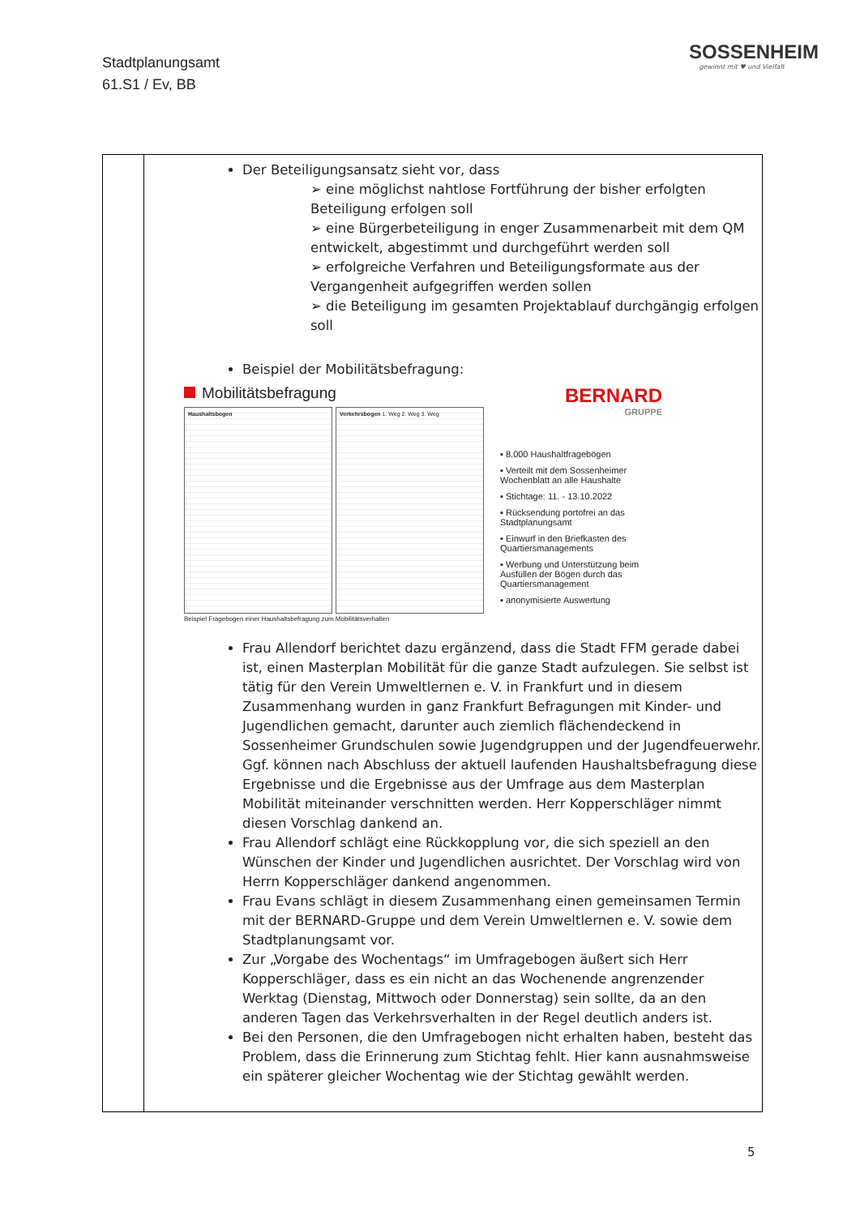Stadtplanungsamt
61.S1 / Ev, BB
SOSSENHEIM
gewinnt mit ♥ und Vielfalt
| | Der Beteiligungsansatz sieht vor, dass ➢ eine möglichst nahtlose Fortführung der bisher erfolgten Beteiligung erfolgen soll ➢ eine Bürgerbeteiligung in enger Zusammenarbeit mit dem QM entwickelt, abgestimmt und durchgeführt werden soll ➢ erfolgreiche Verfahren und Beteiligungsformate aus der Vergangenheit aufgegriffen werden sollen ➢ die Beteiligung im gesamten Projektablauf durchgängig erfolgen soll Beispiel der Mobilitätsbefragung: Mobilitätsbefragung Haushaltsbogen Verkehrsbogen 1. Weg 2. Weg 3. Weg Beispiel Fragebogen einer Haushaltsbefragung zum Mobilitätsverhalten BERNARD GRUPPE ▪ 8.000 Haushaltfragebögen ▪ Verteilt mit dem Sossenheimer Wochenblatt an alle Haushalte ▪ Stichtage: 11. - 13.10.2022 ▪ Rücksendung portofrei an das Stadtplanungsamt ▪ Einwurf in den Briefkasten des Quartiersmanagements ▪ Werbung und Unterstützung beim Ausfüllen der Bögen durch das Quartiersmanagement ▪ anonymisierte Auswertung Frau Allendorf berichtet dazu ergänzend, dass die Stadt FFM gerade dabei ist, einen Masterplan Mobilität für die ganze Stadt aufzulegen. Sie selbst ist tätig für den Verein Umweltlernen e. V. in Frankfurt und in diesem Zusammenhang wurden in ganz Frankfurt Befragungen mit Kinder- und Jugendlichen gemacht, darunter auch ziemlich flächendeckend in Sossenheimer Grundschulen sowie Jugendgruppen und der Jugendfeuerwehr. Ggf. können nach Abschluss der aktuell laufenden Haushaltsbefragung diese Ergebnisse und die Ergebnisse aus der Umfrage aus dem Masterplan Mobilität miteinander verschnitten werden. Herr Kopperschläger nimmt diesen Vorschlag dankend an. Frau Allendorf schlägt eine Rückkopplung vor, die sich speziell an den Wünschen der Kinder und Jugendlichen ausrichtet. Der Vorschlag wird von Herrn Kopperschläger dankend angenommen. Frau Evans schlägt in diesem Zusammenhang einen gemeinsamen Termin mit der BERNARD-Gruppe und dem Verein Umweltlernen e. V. sowie dem Stadtplanungsamt vor. Zur „Vorgabe des Wochentags“ im Umfragebogen äußert sich Herr Kopperschläger, dass es ein nicht an das Wochenende angrenzender Werktag (Dienstag, Mittwoch oder Donnerstag) sein sollte, da an den anderen Tagen das Verkehrsverhalten in der Regel deutlich anders ist. Bei den Personen, die den Umfragebogen nicht erhalten haben, besteht das Problem, dass die Erinnerung zum Stichtag fehlt. Hier kann ausnahmsweise ein späterer gleicher Wochentag wie der Stichtag gewählt werden. |
5